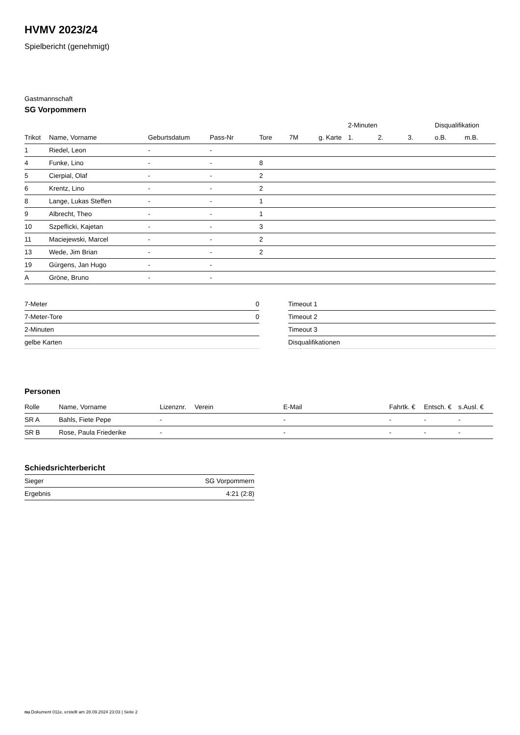HVMV 2023/24
Spielbericht (genehmigt)
Gastmannschaft
SG Vorpommern
| | | | | | | | 2-Minuten | | | Disqualifikation | |
| --- | --- | --- | --- | --- | --- | --- | --- | --- | --- | --- | --- |
| Trikot | Name, Vorname | Geburtsdatum | Pass-Nr | Tore | 7M | g. Karte | 1. | 2. | 3. | o.B. | m.B. |
| 1 | Riedel, Leon | - | - | | | | | | | | |
| 4 | Funke, Lino | - | - | 8 | | | | | | | |
| 5 | Cierpial, Olaf | - | - | 2 | | | | | | | |
| 6 | Krentz, Lino | - | - | 2 | | | | | | | |
| 8 | Lange, Lukas Steffen | - | - | 1 | | | | | | | |
| 9 | Albrecht, Theo | - | - | 1 | | | | | | | |
| 10 | Szpeflicki, Kajetan | - | - | 3 | | | | | | | |
| 11 | Maciejewski, Marcel | - | - | 2 | | | | | | | |
| 13 | Wede, Jim Brian | - | - | 2 | | | | | | | |
| 19 | Gürgens, Jan Hugo | - | - | | | | | | | | |
| A | Gröne, Bruno | - | - | | | | | | | | |
| 7-Meter | 0 |
| 7-Meter-Tore | 0 |
| 2-Minuten | |
| gelbe Karten | |
| Timeout 1 |
| Timeout 2 |
| Timeout 3 |
| Disqualifikationen |
Personen
| Rolle | Name, Vorname | Lizenznr. | Verein | E-Mail | Fahrtk. € | Entsch. € | s.Ausl. € |
| --- | --- | --- | --- | --- | --- | --- | --- |
| SR A | Bahls, Fiete Pepe | - | | - | - | - | - |
| SR B | Rose, Paula Friederike | - | | - | - | - | - |
Schiedsrichterbericht
| Sieger | SG Vorpommern |
| Ergebnis | 4:21 (2:8) |
nu.Dokument 011e, erstellt am 28.09.2024 23:03 | Seite 2